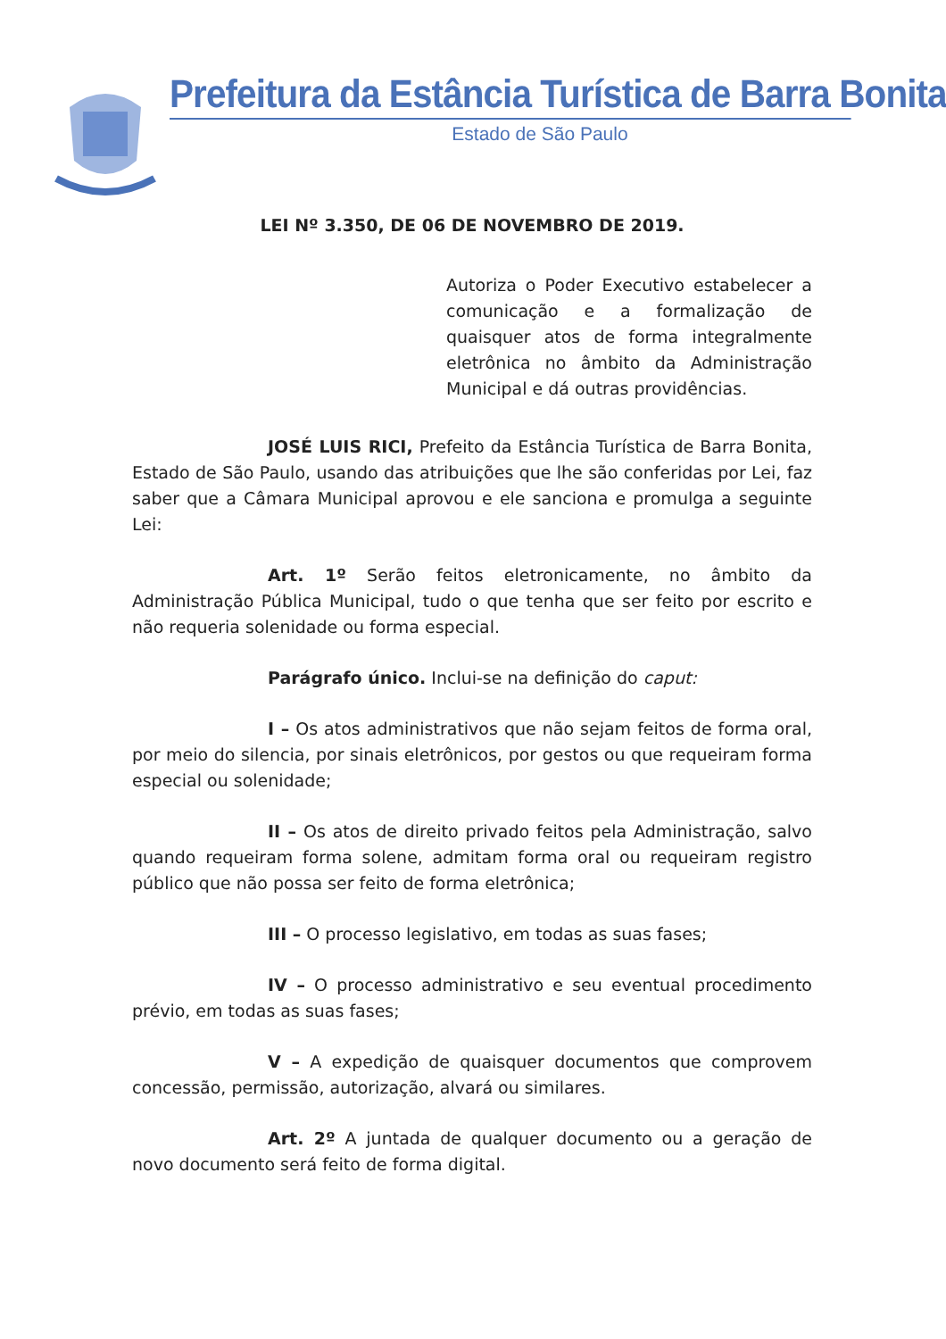Prefeitura da Estância Turística de Barra Bonita
Estado de São Paulo
LEI Nº 3.350, DE 06 DE NOVEMBRO DE 2019.
Autoriza o Poder Executivo estabelecer a comunicação e a formalização de quaisquer atos de forma integralmente eletrônica no âmbito da Administração Municipal e dá outras providências.
JOSÉ LUIS RICI, Prefeito da Estância Turística de Barra Bonita, Estado de São Paulo, usando das atribuições que lhe são conferidas por Lei, faz saber que a Câmara Municipal aprovou e ele sanciona e promulga a seguinte Lei:
Art. 1º Serão feitos eletronicamente, no âmbito da Administração Pública Municipal, tudo o que tenha que ser feito por escrito e não requeria solenidade ou forma especial.
Parágrafo único. Inclui-se na definição do caput:
I – Os atos administrativos que não sejam feitos de forma oral, por meio do silencia, por sinais eletrônicos, por gestos ou que requeiram forma especial ou solenidade;
II – Os atos de direito privado feitos pela Administração, salvo quando requeiram forma solene, admitam forma oral ou requeiram registro público que não possa ser feito de forma eletrônica;
III – O processo legislativo, em todas as suas fases;
IV – O processo administrativo e seu eventual procedimento prévio, em todas as suas fases;
V – A expedição de quaisquer documentos que comprovem concessão, permissão, autorização, alvará ou similares.
Art. 2º A juntada de qualquer documento ou a geração de novo documento será feito de forma digital.